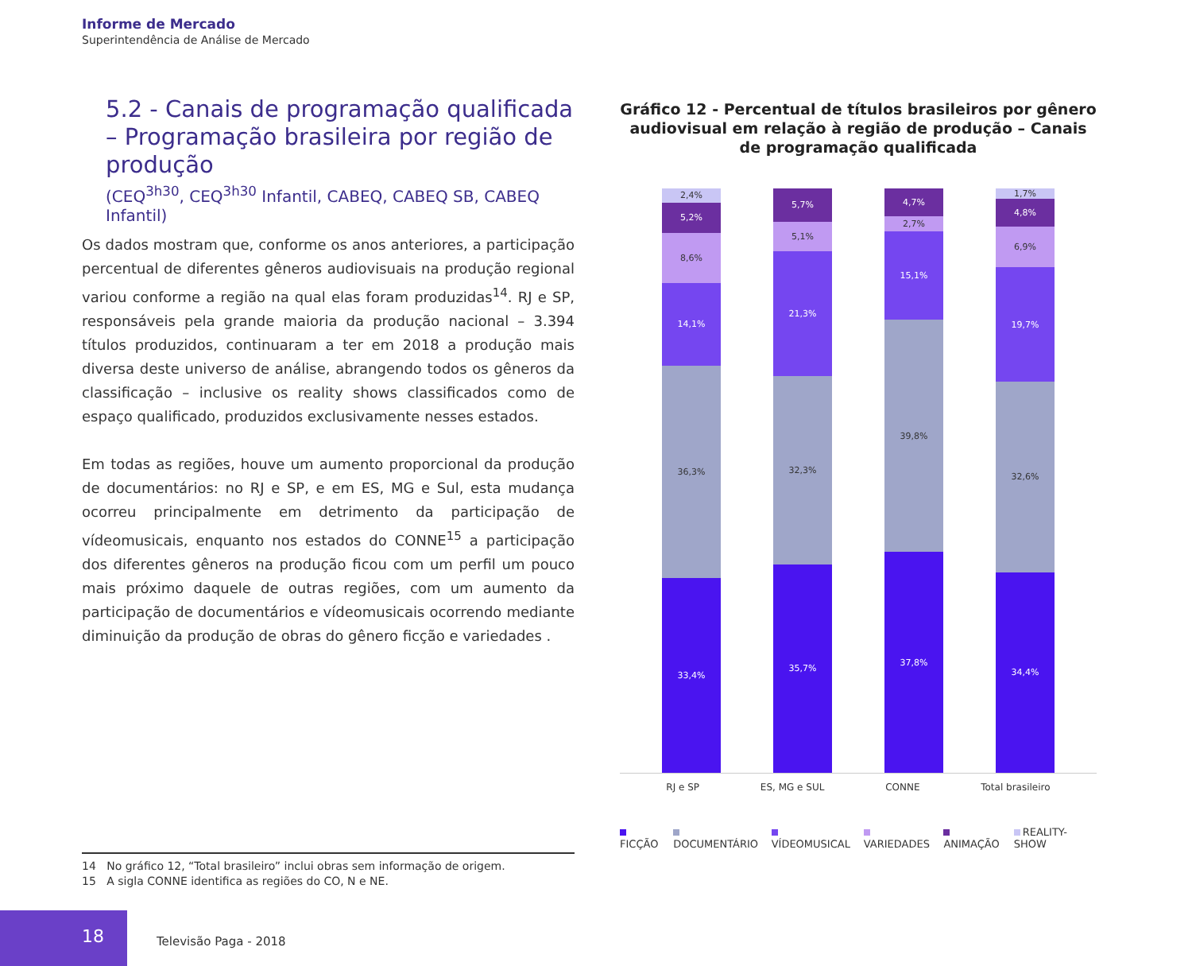Informe de Mercado
Superintendência de Análise de Mercado
5.2 - Canais de programação qualificada – Programação brasileira por região de produção
(CEQ<sup>3h30</sup>, CEQ<sup>3h30</sup> Infantil, CABEQ, CABEQ SB, CABEQ Infantil)
Os dados mostram que, conforme os anos anteriores, a participação percentual de diferentes gêneros audiovisuais na produção regional variou conforme a região na qual elas foram produzidas<sup>14</sup>. RJ e SP, responsáveis pela grande maioria da produção nacional – 3.394 títulos produzidos, continuaram a ter em 2018 a produção mais diversa deste universo de análise, abrangendo todos os gêneros da classificação – inclusive os reality shows classificados como de espaço qualificado, produzidos exclusivamente nesses estados.
Em todas as regiões, houve um aumento proporcional da produção de documentários: no RJ e SP, e em ES, MG e Sul, esta mudança ocorreu principalmente em detrimento da participação de vídeomusicais, enquanto nos estados do CONNE<sup>15</sup> a participação dos diferentes gêneros na produção ficou com um perfil um pouco mais próximo daquele de outras regiões, com um aumento da participação de documentários e vídeomusicais ocorrendo mediante diminuição da produção de obras do gênero ficção e variedades .
Gráfico 12 - Percentual de títulos brasileiros por gênero audiovisual em relação à região de produção – Canais de programação qualificada
2,4%
5,2%
8,6%
14,1%
36,3%
33,4%
5,7%
5,1%
21,3%
32,3%
35,7%
4,7%
2,7%
15,1%
39,8%
37,8%
1,7%
4,8%
6,9%
19,7%
32,6%
34,4%
RJ e SP ES, MG e SUL CONNE Total brasileiro
FICÇÃO DOCUMENTÁRIO VÍDEOMUSICAL VARIEDADES ANIMAÇÃO REALITY-SHOW
14 No gráfico 12, “Total brasileiro” inclui obras sem informação de origem.
15 A sigla CONNE identifica as regiões do CO, N e NE.
18
Televisão Paga - 2018